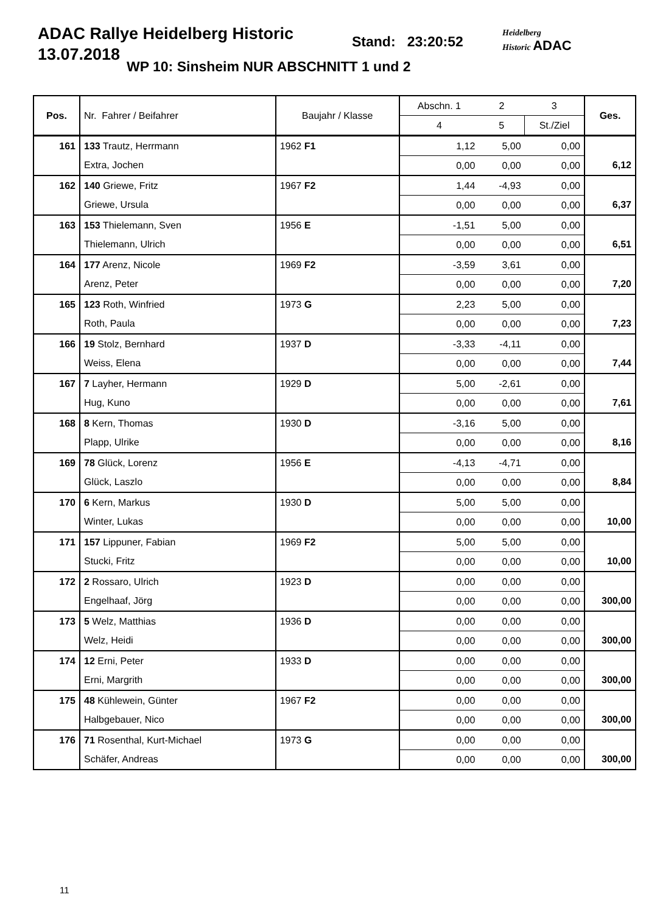ADAC Rallye Heidelberg Historic
13.07.2018
Stand: 23:20:52
WP 10: Sinsheim NUR ABSCHNITT 1 und 2
Heidelberg
Historic ADAC
| Pos. | Nr. Fahrer / Beifahrer | Baujahr / Klasse | Abschn. 1 | 2 | 3 | Ges. |
| --- | --- | --- | --- | --- | --- | --- |
| | | | 4 | 5 | St./Ziel | |
| 161 | 133 Trautz, Herrmann | 1962 F1 | 1,12 | 5,00 | 0,00 | |
| | Extra, Jochen | | 0,00 | 0,00 | 0,00 | 6,12 |
| 162 | 140 Griewe, Fritz | 1967 F2 | 1,44 | -4,93 | 0,00 | |
| | Griewe, Ursula | | 0,00 | 0,00 | 0,00 | 6,37 |
| 163 | 153 Thielemann, Sven | 1956 E | -1,51 | 5,00 | 0,00 | |
| | Thielemann, Ulrich | | 0,00 | 0,00 | 0,00 | 6,51 |
| 164 | 177 Arenz, Nicole | 1969 F2 | -3,59 | 3,61 | 0,00 | |
| | Arenz, Peter | | 0,00 | 0,00 | 0,00 | 7,20 |
| 165 | 123 Roth, Winfried | 1973 G | 2,23 | 5,00 | 0,00 | |
| | Roth, Paula | | 0,00 | 0,00 | 0,00 | 7,23 |
| 166 | 19 Stolz, Bernhard | 1937 D | -3,33 | -4,11 | 0,00 | |
| | Weiss, Elena | | 0,00 | 0,00 | 0,00 | 7,44 |
| 167 | 7 Layher, Hermann | 1929 D | 5,00 | -2,61 | 0,00 | |
| | Hug, Kuno | | 0,00 | 0,00 | 0,00 | 7,61 |
| 168 | 8 Kern, Thomas | 1930 D | -3,16 | 5,00 | 0,00 | |
| | Plapp, Ulrike | | 0,00 | 0,00 | 0,00 | 8,16 |
| 169 | 78 Glück, Lorenz | 1956 E | -4,13 | -4,71 | 0,00 | |
| | Glück, Laszlo | | 0,00 | 0,00 | 0,00 | 8,84 |
| 170 | 6 Kern, Markus | 1930 D | 5,00 | 5,00 | 0,00 | |
| | Winter, Lukas | | 0,00 | 0,00 | 0,00 | 10,00 |
| 171 | 157 Lippuner, Fabian | 1969 F2 | 5,00 | 5,00 | 0,00 | |
| | Stucki, Fritz | | 0,00 | 0,00 | 0,00 | 10,00 |
| 172 | 2 Rossaro, Ulrich | 1923 D | 0,00 | 0,00 | 0,00 | |
| | Engelhaaf, Jörg | | 0,00 | 0,00 | 0,00 | 300,00 |
| 173 | 5 Welz, Matthias | 1936 D | 0,00 | 0,00 | 0,00 | |
| | Welz, Heidi | | 0,00 | 0,00 | 0,00 | 300,00 |
| 174 | 12 Erni, Peter | 1933 D | 0,00 | 0,00 | 0,00 | |
| | Erni, Margrith | | 0,00 | 0,00 | 0,00 | 300,00 |
| 175 | 48 Kühlewein, Günter | 1967 F2 | 0,00 | 0,00 | 0,00 | |
| | Halbgebauer, Nico | | 0,00 | 0,00 | 0,00 | 300,00 |
| 176 | 71 Rosenthal, Kurt-Michael | 1973 G | 0,00 | 0,00 | 0,00 | |
| | Schäfer, Andreas | | 0,00 | 0,00 | 0,00 | 300,00 |
11